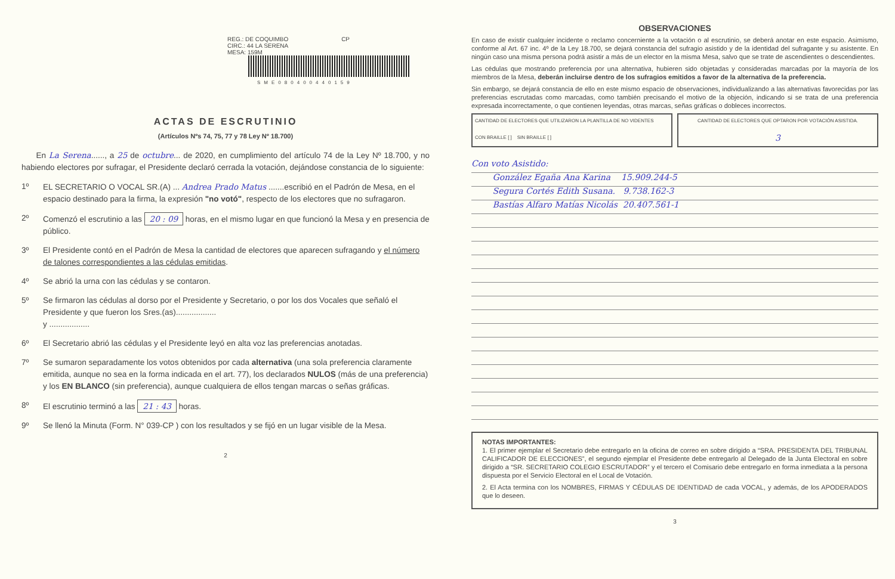REG.: DE COQUIMBO CP
CIRC.: 44 LA SERENA
MESA: 159M
SME080400440159
ACTAS DE ESCRUTINIO
(Artículos Nºs 74, 75, 77 y 78 Ley Nº 18.700)
En La Serena......, a 25 de octubre... de 2020, en cumplimiento del artículo 74 de la Ley Nº 18.700, y no habiendo electores por sufragar, el Presidente declaró cerrada la votación, dejándose constancia de lo siguiente:
1º EL SECRETARIO O VOCAL SR.(A) ... Andrea Prado Matus .......escribió en el Padrón de Mesa, en el espacio destinado para la firma, la expresión "no votó", respecto de los electores que no sufragaron.
2º Comenzó el escrutinio a las 20 : 09 horas, en el mismo lugar en que funcionó la Mesa y en presencia de público.
3º El Presidente contó en el Padrón de Mesa la cantidad de electores que aparecen sufragando y el número de talones correspondientes a las cédulas emitidas.
4º Se abrió la urna con las cédulas y se contaron.
5º Se firmaron las cédulas al dorso por el Presidente y Secretario, o por los dos Vocales que señaló el Presidente y que fueron los Sres.(as)..................
y ..................
6º El Secretario abrió las cédulas y el Presidente leyó en alta voz las preferencias anotadas.
7º Se sumaron separadamente los votos obtenidos por cada alternativa (una sola preferencia claramente emitida, aunque no sea en la forma indicada en el art. 77), los declarados NULOS (más de una preferencia) y los EN BLANCO (sin preferencia), aunque cualquiera de ellos tengan marcas o señas gráficas.
8º El escrutinio terminó a las 21 : 43 horas.
9º Se llenó la Minuta (Form. N° 039-CP ) con los resultados y se fijó en un lugar visible de la Mesa.
2
OBSERVACIONES
En caso de existir cualquier incidente o reclamo concerniente a la votación o al escrutinio, se deberá anotar en este espacio. Asimismo, conforme al Art. 67 inc. 4º de la Ley 18.700, se dejará constancia del sufragio asistido y de la identidad del sufragante y su asistente. En ningún caso una misma persona podrá asistir a más de un elector en la misma Mesa, salvo que se trate de ascendientes o descendientes.
Las cédulas que mostrando preferencia por una alternativa, hubieren sido objetadas y consideradas marcadas por la mayoría de los miembros de la Mesa, deberán incluirse dentro de los sufragios emitidos a favor de la alternativa de la preferencia.
Sin embargo, se dejará constancia de ello en este mismo espacio de observaciones, individualizando a las alternativas favorecidas por las preferencias escrutadas como marcadas, como también precisando el motivo de la objeción, indicando si se trata de una preferencia expresada incorrectamente, o que contienen leyendas, otras marcas, señas gráficas o dobleces incorrectos.
CANTIDAD DE ELECTORES QUE UTILIZARON LA PLANTILLA DE NO VIDENTES
CON BRAILLE [ ] SIN BRAILLE [ ]
CANTIDAD DE ELECTORES QUE OPTARON POR VOTACIÓN ASISTIDA.
3
Con voto Asistido:
González Egaña Ana Karina 15.909.244-5
Segura Cortés Edith Susana. 9.738.162-3
Bastías Alfaro Matías Nicolás 20.407.561-1
NOTAS IMPORTANTES:
1. El primer ejemplar el Secretario debe entregarlo en la oficina de correo en sobre dirigido a “SRA. PRESIDENTA DEL TRIBUNAL CALIFICADOR DE ELECCIONES”, el segundo ejemplar el Presidente debe entregarlo al Delegado de la Junta Electoral en sobre dirigido a “SR. SECRETARIO COLEGIO ESCRUTADOR” y el tercero el Comisario debe entregarlo en forma inmediata a la persona dispuesta por el Servicio Electoral en el Local de Votación.
2. El Acta termina con los NOMBRES, FIRMAS Y CÉDULAS DE IDENTIDAD de cada VOCAL, y además, de los APODERADOS que lo deseen.
3